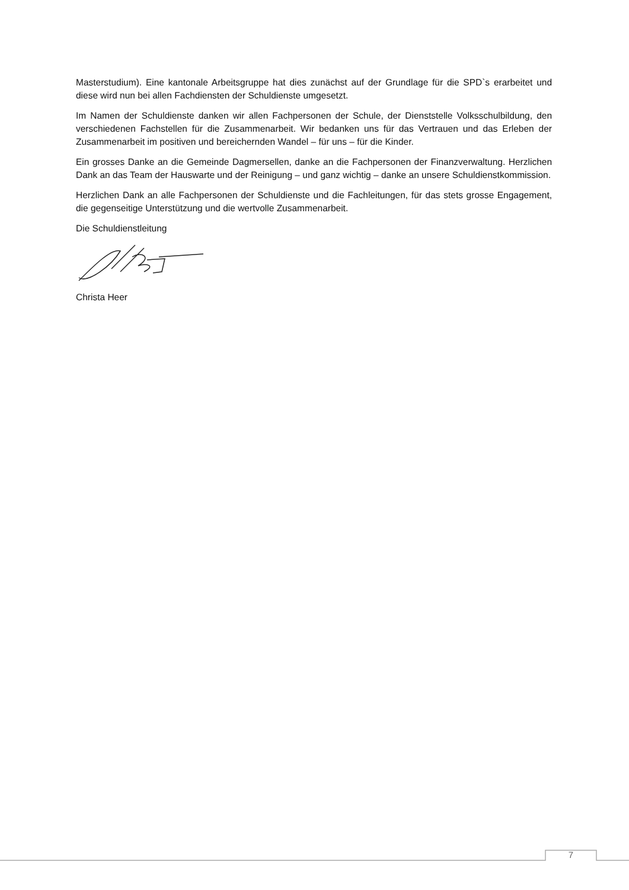Masterstudium). Eine kantonale Arbeitsgruppe hat dies zunächst auf der Grundlage für die SPD`s erarbeitet und diese wird nun bei allen Fachdiensten der Schuldienste umgesetzt.
Im Namen der Schuldienste danken wir allen Fachpersonen der Schule, der Dienststelle Volksschulbildung, den verschiedenen Fachstellen für die Zusammenarbeit. Wir bedanken uns für das Vertrauen und das Erleben der Zusammenarbeit im positiven und bereichernden Wandel – für uns – für die Kinder.
Ein grosses Danke an die Gemeinde Dagmersellen, danke an die Fachpersonen der Finanzverwaltung. Herzlichen Dank an das Team der Hauswarte und der Reinigung – und ganz wichtig – danke an unsere Schuldienstkommission.
Herzlichen Dank an alle Fachpersonen der Schuldienste und die Fachleitungen, für das stets grosse Engagement, die gegenseitige Unterstützung und die wertvolle Zusammenarbeit.
Die Schuldienstleitung
Christa Heer
7